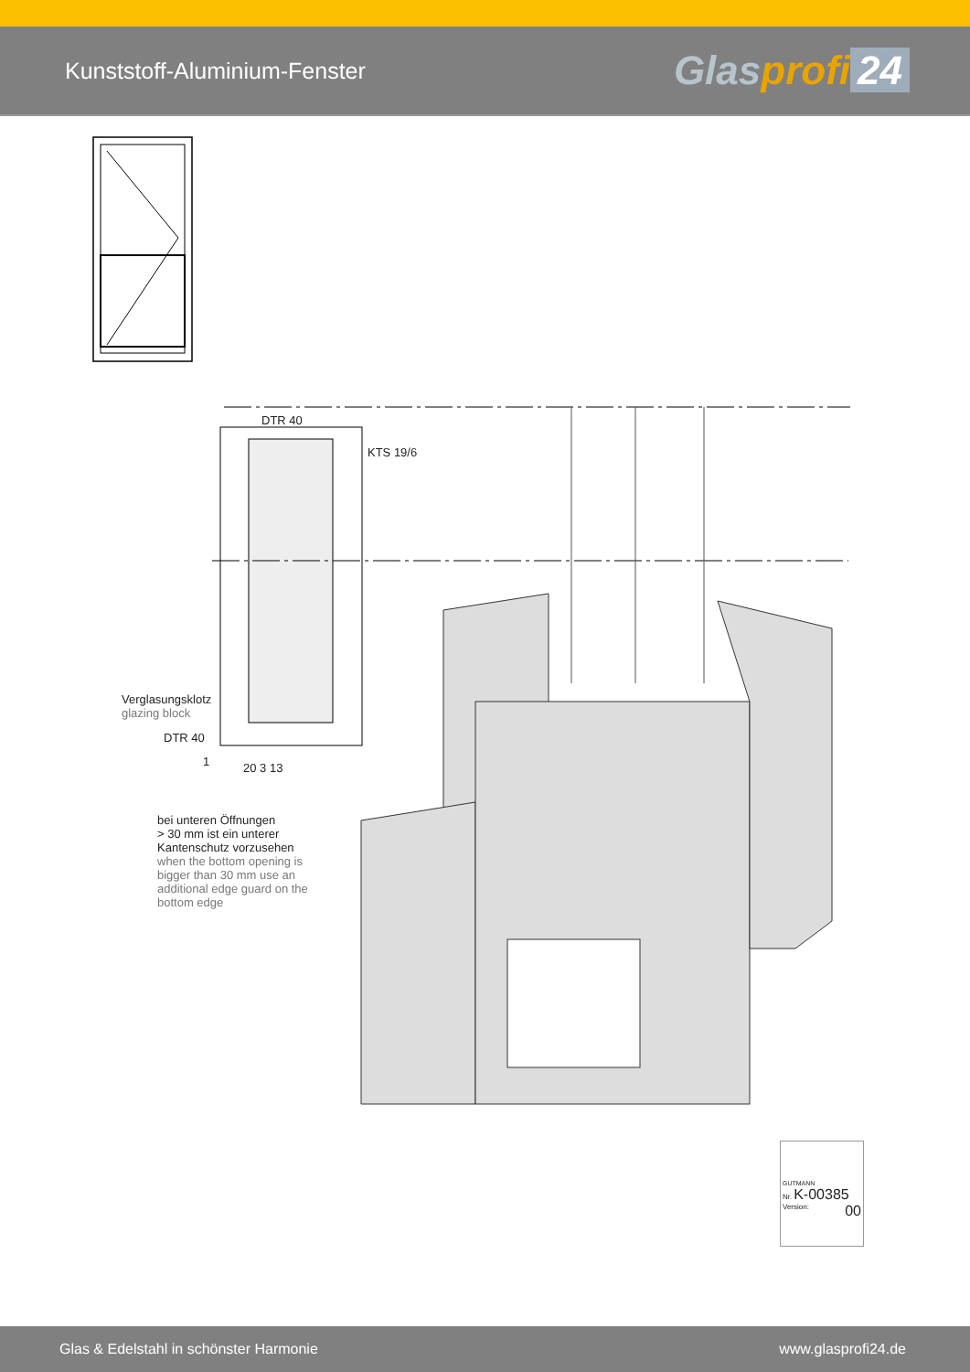Kunststoff-Aluminium-Fenster
Glasprofi 24
DTR 40
KTS 19/6
Verglasungsklotz
glazing block
DTR 40
1 20 3 13
bei unteren Öffnungen
> 30 mm ist ein unterer
Kantenschutz vorzusehen
when the bottom opening is
bigger than 30 mm use an
additional edge guard on the
bottom edge
GUTMANN
Nr. K-00385
Version: 00
Glas & Edelstahl in schönster Harmonie www.glasprofi24.de